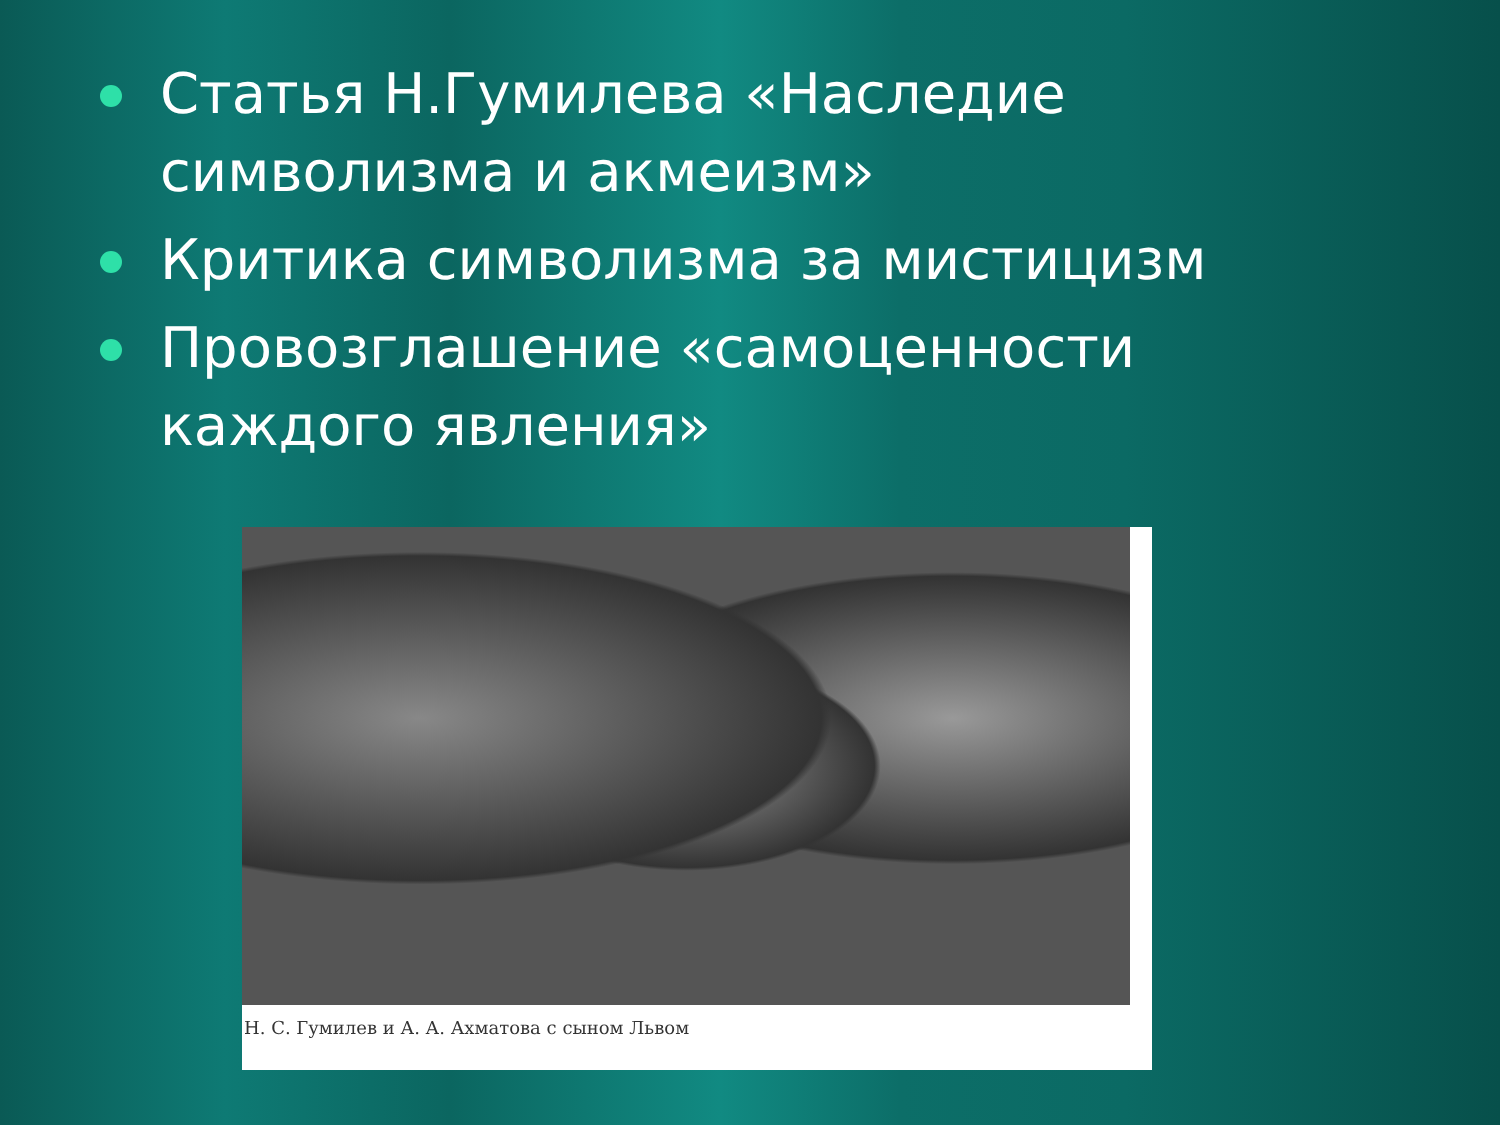Статья Н.Гумилева «Наследие символизма и акмеизм»
Критика символизма за мистицизм
Провозглашение «самоценности каждого явления»
Н. С. Гумилев и А. А. Ахматова с сыном Львом